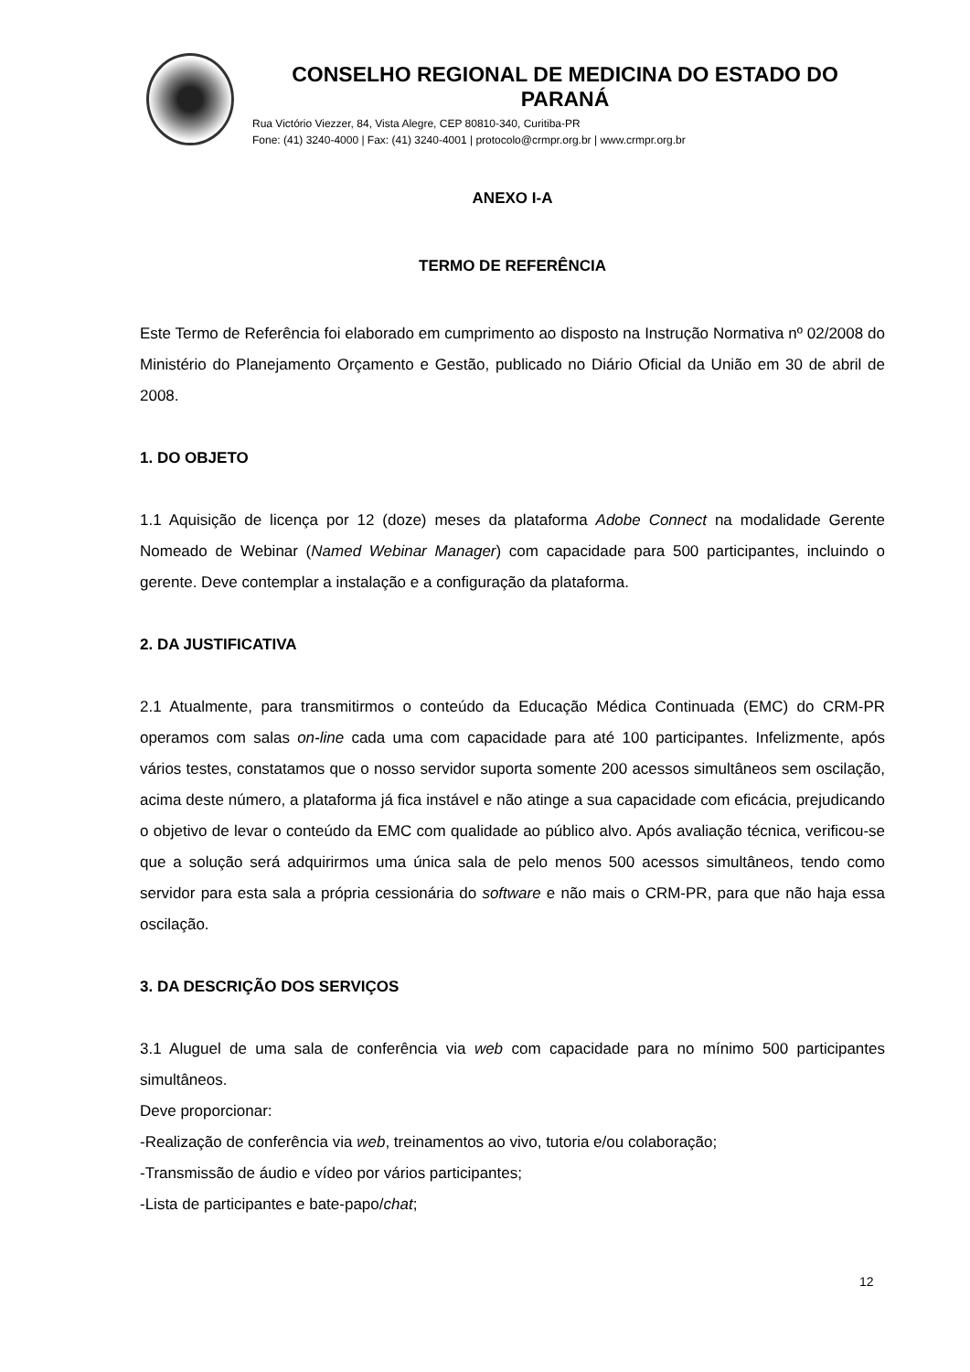CONSELHO REGIONAL DE MEDICINA DO ESTADO DO PARANÁ
Rua Victório Viezzer, 84, Vista Alegre, CEP 80810-340, Curitiba-PR
Fone: (41) 3240-4000 | Fax: (41) 3240-4001 | protocolo@crmpr.org.br | www.crmpr.org.br
ANEXO I-A
TERMO DE REFERÊNCIA
Este Termo de Referência foi elaborado em cumprimento ao disposto na Instrução Normativa nº 02/2008 do Ministério do Planejamento Orçamento e Gestão, publicado no Diário Oficial da União em 30 de abril de 2008.
1. DO OBJETO
1.1 Aquisição de licença por 12 (doze) meses da plataforma Adobe Connect na modalidade Gerente Nomeado de Webinar (Named Webinar Manager) com capacidade para 500 participantes, incluindo o gerente. Deve contemplar a instalação e a configuração da plataforma.
2. DA JUSTIFICATIVA
2.1 Atualmente, para transmitirmos o conteúdo da Educação Médica Continuada (EMC) do CRM-PR operamos com salas on-line cada uma com capacidade para até 100 participantes. Infelizmente, após vários testes, constatamos que o nosso servidor suporta somente 200 acessos simultâneos sem oscilação, acima deste número, a plataforma já fica instável e não atinge a sua capacidade com eficácia, prejudicando o objetivo de levar o conteúdo da EMC com qualidade ao público alvo. Após avaliação técnica, verificou-se que a solução será adquirirmos uma única sala de pelo menos 500 acessos simultâneos, tendo como servidor para esta sala a própria cessionária do software e não mais o CRM-PR, para que não haja essa oscilação.
3. DA DESCRIÇÃO DOS SERVIÇOS
3.1 Aluguel de uma sala de conferência via web com capacidade para no mínimo 500 participantes simultâneos.
Deve proporcionar:
-Realização de conferência via web, treinamentos ao vivo, tutoria e/ou colaboração;
-Transmissão de áudio e vídeo por vários participantes;
-Lista de participantes e bate-papo/chat;
12